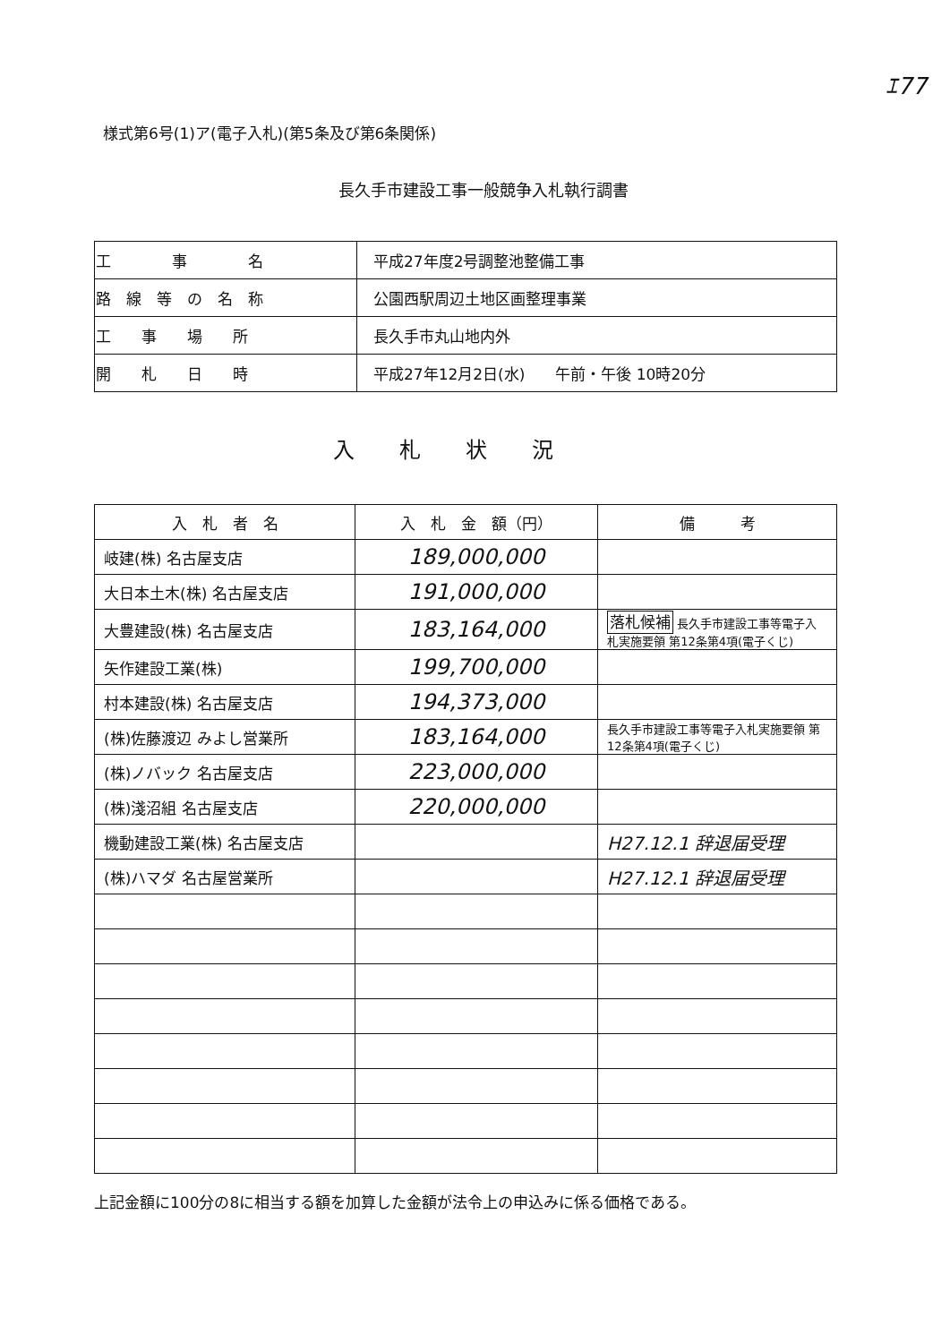ｴ77
様式第6号(1)ア(電子入札)(第5条及び第6条関係)
長久手市建設工事一般競争入札執行調書
| 工 事 名 | 平成27年度2号調整池整備工事 |
| 路 線 等 の 名 称 | 公園西駅周辺土地区画整理事業 |
| 工 事 場 所 | 長久手市丸山地内外 |
| 開 札 日 時 | 平成27年12月2日(水) 午前・午後 10時20分 |
入札状況
| 入 札 者 名 | 入 札 金 額（円） | 備 考 |
| --- | --- | --- |
| 岐建(株) 名古屋支店 | 189,000,000 | |
| 大日本土木(株) 名古屋支店 | 191,000,000 | |
| 大豊建設(株) 名古屋支店 | 183,164,000 | 落札候補 長久手市建設工事等電子入札実施要領 第12条第4項(電子くじ) |
| 矢作建設工業(株) | 199,700,000 | |
| 村本建設(株) 名古屋支店 | 194,373,000 | |
| (株)佐藤渡辺 みよし営業所 | 183,164,000 | 長久手市建設工事等電子入札実施要領 第12条第4項(電子くじ) |
| (株)ノバック 名古屋支店 | 223,000,000 | |
| (株)淺沼組 名古屋支店 | 220,000,000 | |
| 機動建設工業(株) 名古屋支店 | | H27.12.1 辞退届受理 |
| (株)ハマダ 名古屋営業所 | | H27.12.1 辞退届受理 |
上記金額に100分の8に相当する額を加算した金額が法令上の申込みに係る価格である。